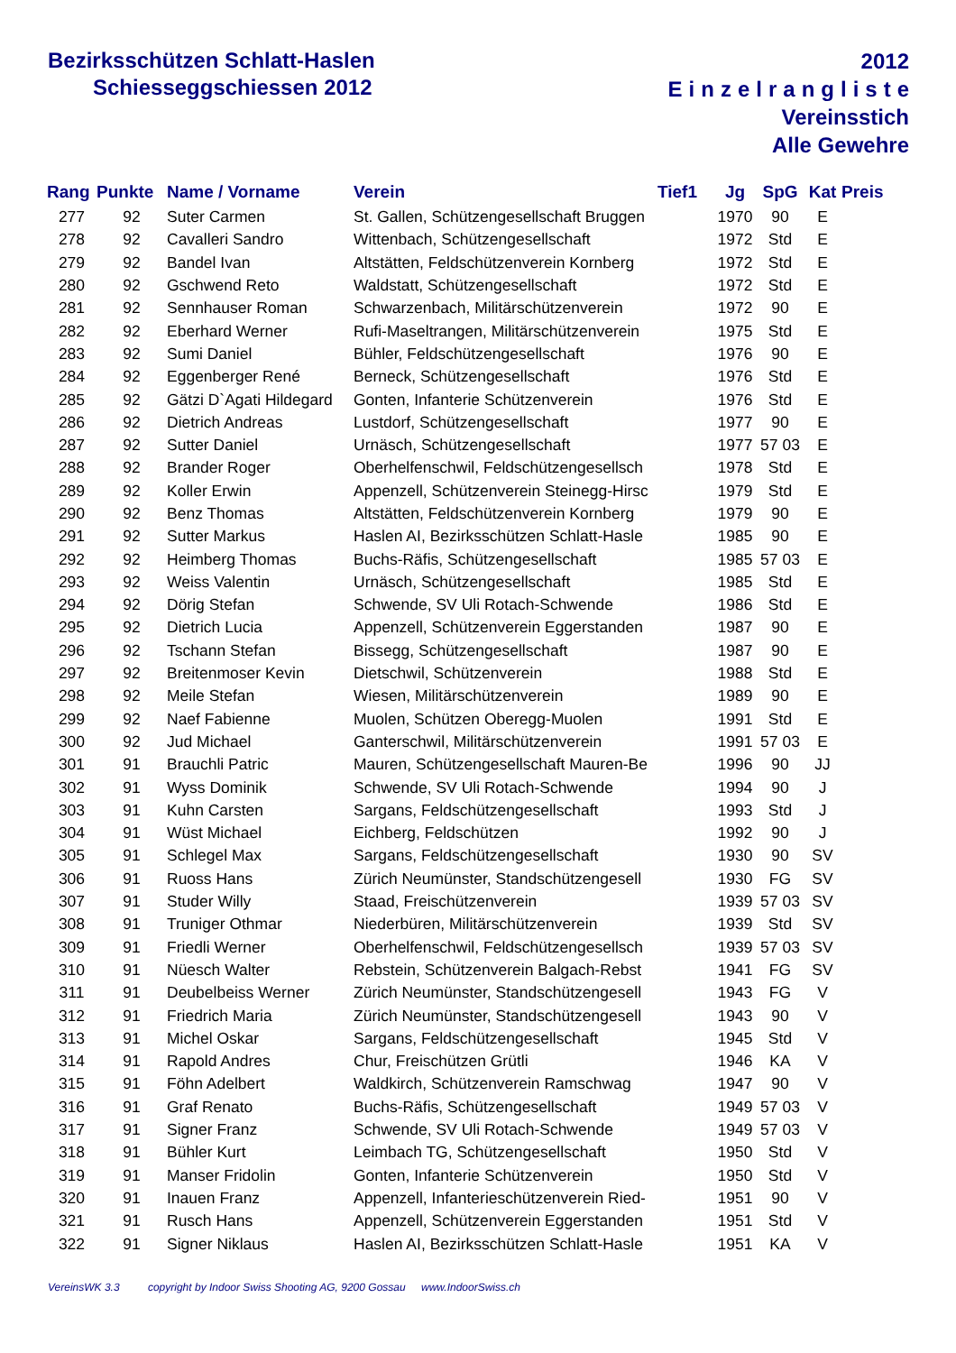Bezirksschützen Schlatt-Haslen
Schiesseggschiessen 2012
2012
Einzelrangliste
Vereinsstich
Alle Gewehre
| Rang | Punkte | Name / Vorname | Verein | Tief1 | Jg | SpG | Kat | Preis |
| --- | --- | --- | --- | --- | --- | --- | --- | --- |
| 277 | 92 | Suter Carmen | St. Gallen, Schützengesellschaft Bruggen | | 1970 | 90 | E | |
| 278 | 92 | Cavalleri Sandro | Wittenbach, Schützengesellschaft | | 1972 | Std | E | |
| 279 | 92 | Bandel Ivan | Altstätten, Feldschützenverein Kornberg | | 1972 | Std | E | |
| 280 | 92 | Gschwend Reto | Waldstatt, Schützengesellschaft | | 1972 | Std | E | |
| 281 | 92 | Sennhauser Roman | Schwarzenbach, Militärschützenverein | | 1972 | 90 | E | |
| 282 | 92 | Eberhard Werner | Rufi-Maseltrangen, Militärschützenverein | | 1975 | Std | E | |
| 283 | 92 | Sumi Daniel | Bühler, Feldschützengesellschaft | | 1976 | 90 | E | |
| 284 | 92 | Eggenberger René | Berneck, Schützengesellschaft | | 1976 | Std | E | |
| 285 | 92 | Gätzi D`Agati Hildegard | Gonten, Infanterie Schützenverein | | 1976 | Std | E | |
| 286 | 92 | Dietrich Andreas | Lustdorf, Schützengesellschaft | | 1977 | 90 | E | |
| 287 | 92 | Sutter Daniel | Urnäsch, Schützengesellschaft | | 1977 | 57 03 | E | |
| 288 | 92 | Brander Roger | Oberhelfenschwil, Feldschützengesellsch | | 1978 | Std | E | |
| 289 | 92 | Koller Erwin | Appenzell, Schützenverein Steinegg-Hirsc | | 1979 | Std | E | |
| 290 | 92 | Benz Thomas | Altstätten, Feldschützenverein Kornberg | | 1979 | 90 | E | |
| 291 | 92 | Sutter Markus | Haslen AI, Bezirksschützen Schlatt-Hasle | | 1985 | 90 | E | |
| 292 | 92 | Heimberg Thomas | Buchs-Räfis, Schützengesellschaft | | 1985 | 57 03 | E | |
| 293 | 92 | Weiss Valentin | Urnäsch, Schützengesellschaft | | 1985 | Std | E | |
| 294 | 92 | Dörig Stefan | Schwende, SV Uli Rotach-Schwende | | 1986 | Std | E | |
| 295 | 92 | Dietrich Lucia | Appenzell, Schützenverein Eggerstanden | | 1987 | 90 | E | |
| 296 | 92 | Tschann Stefan | Bissegg, Schützengesellschaft | | 1987 | 90 | E | |
| 297 | 92 | Breitenmoser Kevin | Dietschwil, Schützenverein | | 1988 | Std | E | |
| 298 | 92 | Meile Stefan | Wiesen, Militärschützenverein | | 1989 | 90 | E | |
| 299 | 92 | Naef Fabienne | Muolen, Schützen Oberegg-Muolen | | 1991 | Std | E | |
| 300 | 92 | Jud Michael | Ganterschwil, Militärschützenverein | | 1991 | 57 03 | E | |
| 301 | 91 | Brauchli Patric | Mauren, Schützengesellschaft Mauren-Be | | 1996 | 90 | JJ | |
| 302 | 91 | Wyss Dominik | Schwende, SV Uli Rotach-Schwende | | 1994 | 90 | J | |
| 303 | 91 | Kuhn Carsten | Sargans, Feldschützengesellschaft | | 1993 | Std | J | |
| 304 | 91 | Wüst Michael | Eichberg, Feldschützen | | 1992 | 90 | J | |
| 305 | 91 | Schlegel Max | Sargans, Feldschützengesellschaft | | 1930 | 90 | SV | |
| 306 | 91 | Ruoss Hans | Zürich Neumünster, Standschützengesell | | 1930 | FG | SV | |
| 307 | 91 | Studer Willy | Staad, Freischützenverein | | 1939 | 57 03 | SV | |
| 308 | 91 | Truniger Othmar | Niederbüren, Militärschützenverein | | 1939 | Std | SV | |
| 309 | 91 | Friedli Werner | Oberhelfenschwil, Feldschützengesellsch | | 1939 | 57 03 | SV | |
| 310 | 91 | Nüesch Walter | Rebstein, Schützenverein Balgach-Rebst | | 1941 | FG | SV | |
| 311 | 91 | Deubelbeiss Werner | Zürich Neumünster, Standschützengesell | | 1943 | FG | V | |
| 312 | 91 | Friedrich Maria | Zürich Neumünster, Standschützengesell | | 1943 | 90 | V | |
| 313 | 91 | Michel Oskar | Sargans, Feldschützengesellschaft | | 1945 | Std | V | |
| 314 | 91 | Rapold Andres | Chur, Freischützen Grütli | | 1946 | KA | V | |
| 315 | 91 | Föhn Adelbert | Waldkirch, Schützenverein Ramschwag | | 1947 | 90 | V | |
| 316 | 91 | Graf Renato | Buchs-Räfis, Schützengesellschaft | | 1949 | 57 03 | V | |
| 317 | 91 | Signer Franz | Schwende, SV Uli Rotach-Schwende | | 1949 | 57 03 | V | |
| 318 | 91 | Bühler Kurt | Leimbach TG, Schützengesellschaft | | 1950 | Std | V | |
| 319 | 91 | Manser Fridolin | Gonten, Infanterie Schützenverein | | 1950 | Std | V | |
| 320 | 91 | Inauen Franz | Appenzell, Infanterieschützenverein Ried- | | 1951 | 90 | V | |
| 321 | 91 | Rusch Hans | Appenzell, Schützenverein Eggerstanden | | 1951 | Std | V | |
| 322 | 91 | Signer Niklaus | Haslen AI, Bezirksschützen Schlatt-Hasle | | 1951 | KA | V | |
VereinsWK 3.3 copyright by Indoor Swiss Shooting AG, 9200 Gossau www.IndoorSwiss.ch